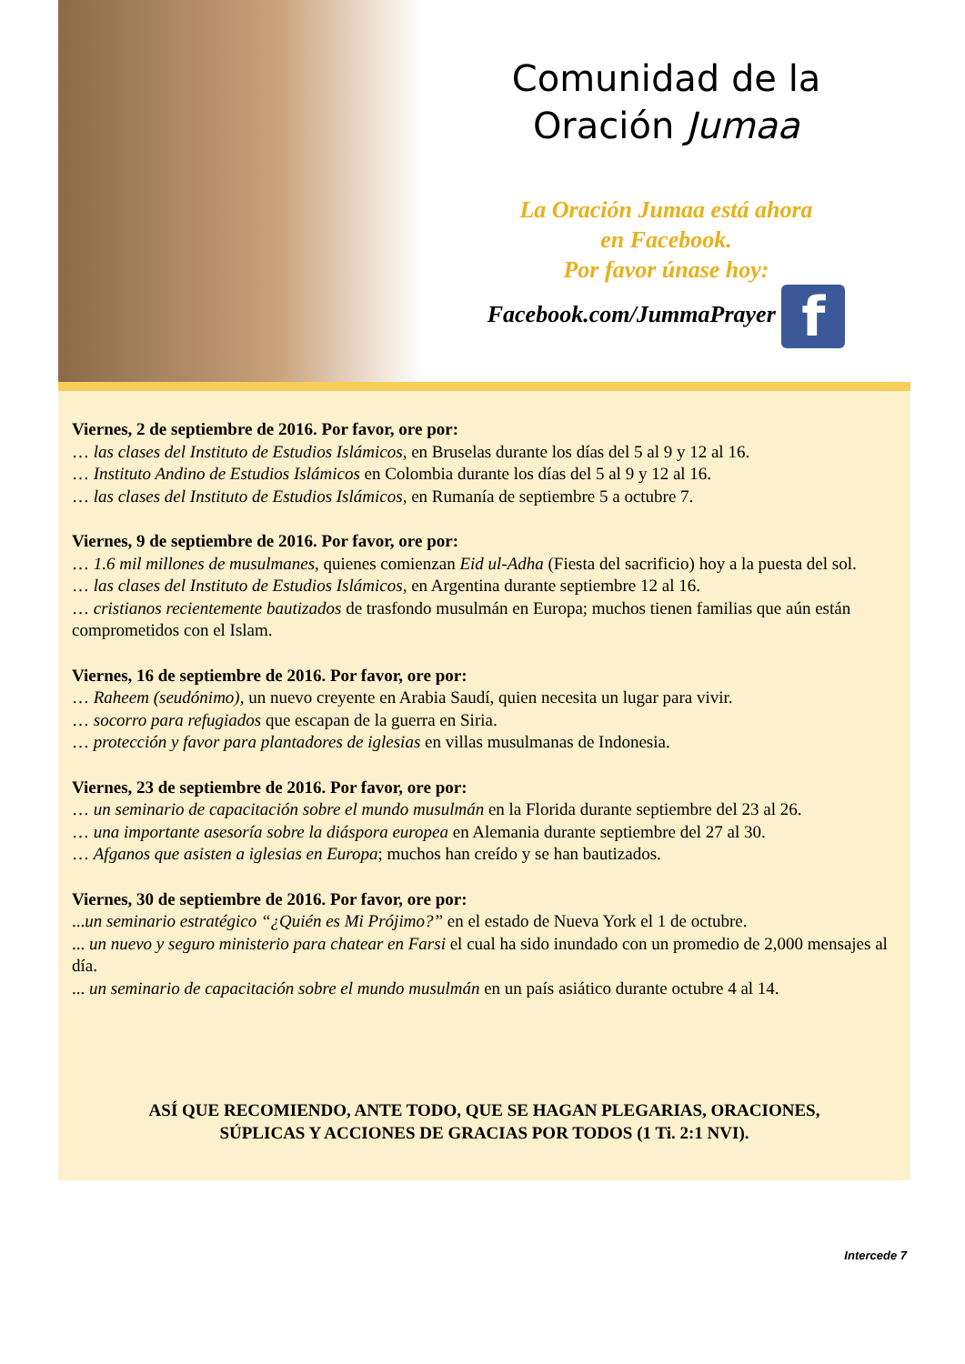Comunidad de la
Oración Jumaa
La Oración Jumaa está ahora
en Facebook.
Por favor únase hoy:
Facebook.com/JummaPrayer f
Viernes, 2 de septiembre de 2016. Por favor, ore por:
… las clases del Instituto de Estudios Islámicos, en Bruselas durante los días del 5 al 9 y 12 al 16.
… Instituto Andino de Estudios Islámicos en Colombia durante los días del 5 al 9 y 12 al 16.
… las clases del Instituto de Estudios Islámicos, en Rumanía de septiembre 5 a octubre 7.
Viernes, 9 de septiembre de 2016. Por favor, ore por:
… 1.6 mil millones de musulmanes, quienes comienzan Eid ul-Adha (Fiesta del sacrificio) hoy a la puesta del sol.
… las clases del Instituto de Estudios Islámicos, en Argentina durante septiembre 12 al 16.
… cristianos recientemente bautizados de trasfondo musulmán en Europa; muchos tienen familias que aún están comprometidos con el Islam.
Viernes, 16 de septiembre de 2016. Por favor, ore por:
… Raheem (seudónimo), un nuevo creyente en Arabia Saudí, quien necesita un lugar para vivir.
… socorro para refugiados que escapan de la guerra en Siria.
… protección y favor para plantadores de iglesias en villas musulmanas de Indonesia.
Viernes, 23 de septiembre de 2016. Por favor, ore por:
… un seminario de capacitación sobre el mundo musulmán en la Florida durante septiembre del 23 al 26.
… una importante asesoría sobre la diáspora europea en Alemania durante septiembre del 27 al 30.
… Afganos que asisten a iglesias en Europa; muchos han creído y se han bautizados.
Viernes, 30 de septiembre de 2016. Por favor, ore por:
...un seminario estratégico “¿Quién es Mi Prójimo?” en el estado de Nueva York el 1 de octubre.
... un nuevo y seguro ministerio para chatear en Farsi el cual ha sido inundado con un promedio de 2,000 mensajes al día.
... un seminario de capacitación sobre el mundo musulmán en un país asiático durante octubre 4 al 14.
ASÍ QUE RECOMIENDO, ANTE TODO, QUE SE HAGAN PLEGARIAS, ORACIONES,
SÚPLICAS Y ACCIONES DE GRACIAS POR TODOS (1 Ti. 2:1 NVI).
Intercede 7